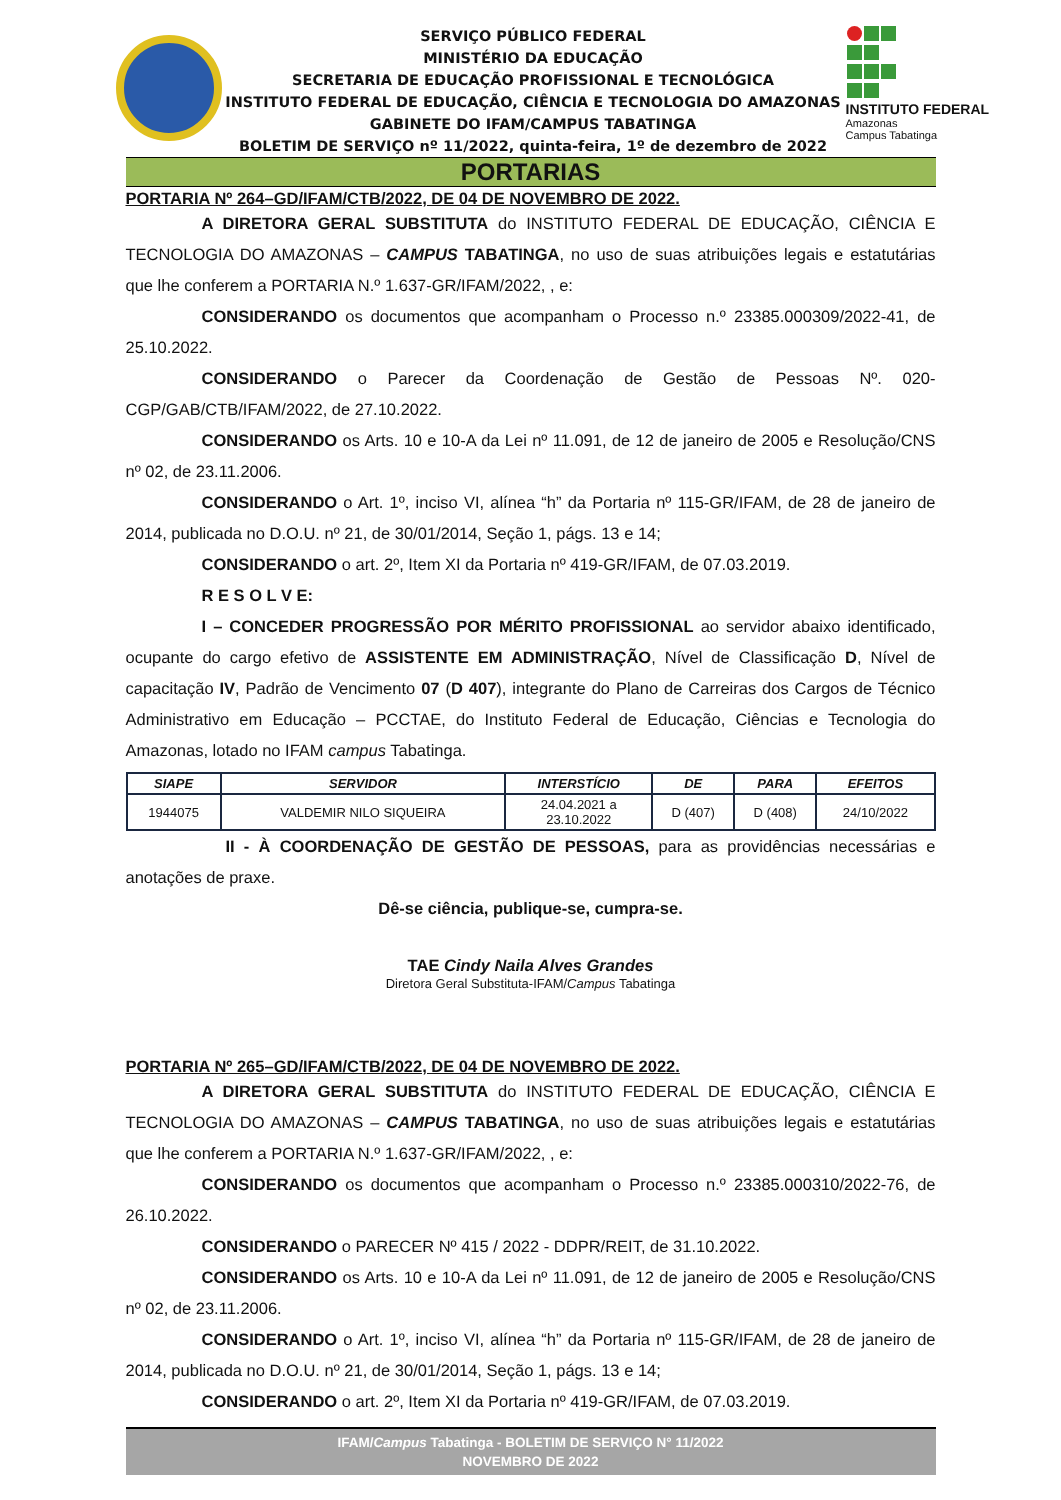SERVIÇO PÚBLICO FEDERAL
MINISTÉRIO DA EDUCAÇÃO
SECRETARIA DE EDUCAÇÃO PROFISSIONAL E TECNOLÓGICA
INSTITUTO FEDERAL DE EDUCAÇÃO, CIÊNCIA E TECNOLOGIA DO AMAZONAS
GABINETE DO IFAM/CAMPUS TABATINGA
BOLETIM DE SERVIÇO nº 11/2022, quinta-feira, 1º de dezembro de 2022
INSTITUTO FEDERAL
Amazonas
Campus Tabatinga
PORTARIAS
PORTARIA Nº 264–GD/IFAM/CTB/2022, DE 04 DE NOVEMBRO DE 2022.
A DIRETORA GERAL SUBSTITUTA do INSTITUTO FEDERAL DE EDUCAÇÃO, CIÊNCIA E TECNOLOGIA DO AMAZONAS – CAMPUS TABATINGA, no uso de suas atribuições legais e estatutárias que lhe conferem a PORTARIA N.º 1.637-GR/IFAM/2022, , e:
CONSIDERANDO os documentos que acompanham o Processo n.º 23385.000309/2022-41, de 25.10.2022.
CONSIDERANDO o Parecer da Coordenação de Gestão de Pessoas Nº. 020-CGP/GAB/CTB/IFAM/2022, de 27.10.2022.
CONSIDERANDO os Arts. 10 e 10-A da Lei nº 11.091, de 12 de janeiro de 2005 e Resolução/CNS nº 02, de 23.11.2006.
CONSIDERANDO o Art. 1º, inciso VI, alínea “h” da Portaria nº 115-GR/IFAM, de 28 de janeiro de 2014, publicada no D.O.U. nº 21, de 30/01/2014, Seção 1, págs. 13 e 14;
CONSIDERANDO o art. 2º, Item XI da Portaria nº 419-GR/IFAM, de 07.03.2019.
R E S O L V E:
I – CONCEDER PROGRESSÃO POR MÉRITO PROFISSIONAL ao servidor abaixo identificado, ocupante do cargo efetivo de ASSISTENTE EM ADMINISTRAÇÃO, Nível de Classificação D, Nível de capacitação IV, Padrão de Vencimento 07 (D 407), integrante do Plano de Carreiras dos Cargos de Técnico Administrativo em Educação – PCCTAE, do Instituto Federal de Educação, Ciências e Tecnologia do Amazonas, lotado no IFAM campus Tabatinga.
| SIAPE | SERVIDOR | INTERSTÍCIO | DE | PARA | EFEITOS |
| --- | --- | --- | --- | --- | --- |
| 1944075 | VALDEMIR NILO SIQUEIRA | 24.04.2021 a 23.10.2022 | D (407) | D (408) | 24/10/2022 |
II - À COORDENAÇÃO DE GESTÃO DE PESSOAS, para as providências necessárias e anotações de praxe.
Dê-se ciência, publique-se, cumpra-se.
TAE Cindy Naila Alves Grandes
Diretora Geral Substituta-IFAM/Campus Tabatinga
PORTARIA Nº 265–GD/IFAM/CTB/2022, DE 04 DE NOVEMBRO DE 2022.
A DIRETORA GERAL SUBSTITUTA do INSTITUTO FEDERAL DE EDUCAÇÃO, CIÊNCIA E TECNOLOGIA DO AMAZONAS – CAMPUS TABATINGA, no uso de suas atribuições legais e estatutárias que lhe conferem a PORTARIA N.º 1.637-GR/IFAM/2022, , e:
CONSIDERANDO os documentos que acompanham o Processo n.º 23385.000310/2022-76, de 26.10.2022.
CONSIDERANDO o PARECER Nº 415 / 2022 - DDPR/REIT, de 31.10.2022.
CONSIDERANDO os Arts. 10 e 10-A da Lei nº 11.091, de 12 de janeiro de 2005 e Resolução/CNS nº 02, de 23.11.2006.
CONSIDERANDO o Art. 1º, inciso VI, alínea “h” da Portaria nº 115-GR/IFAM, de 28 de janeiro de 2014, publicada no D.O.U. nº 21, de 30/01/2014, Seção 1, págs. 13 e 14;
CONSIDERANDO o art. 2º, Item XI da Portaria nº 419-GR/IFAM, de 07.03.2019.
IFAM/Campus Tabatinga - BOLETIM DE SERVIÇO N° 11/2022
NOVEMBRO DE 2022